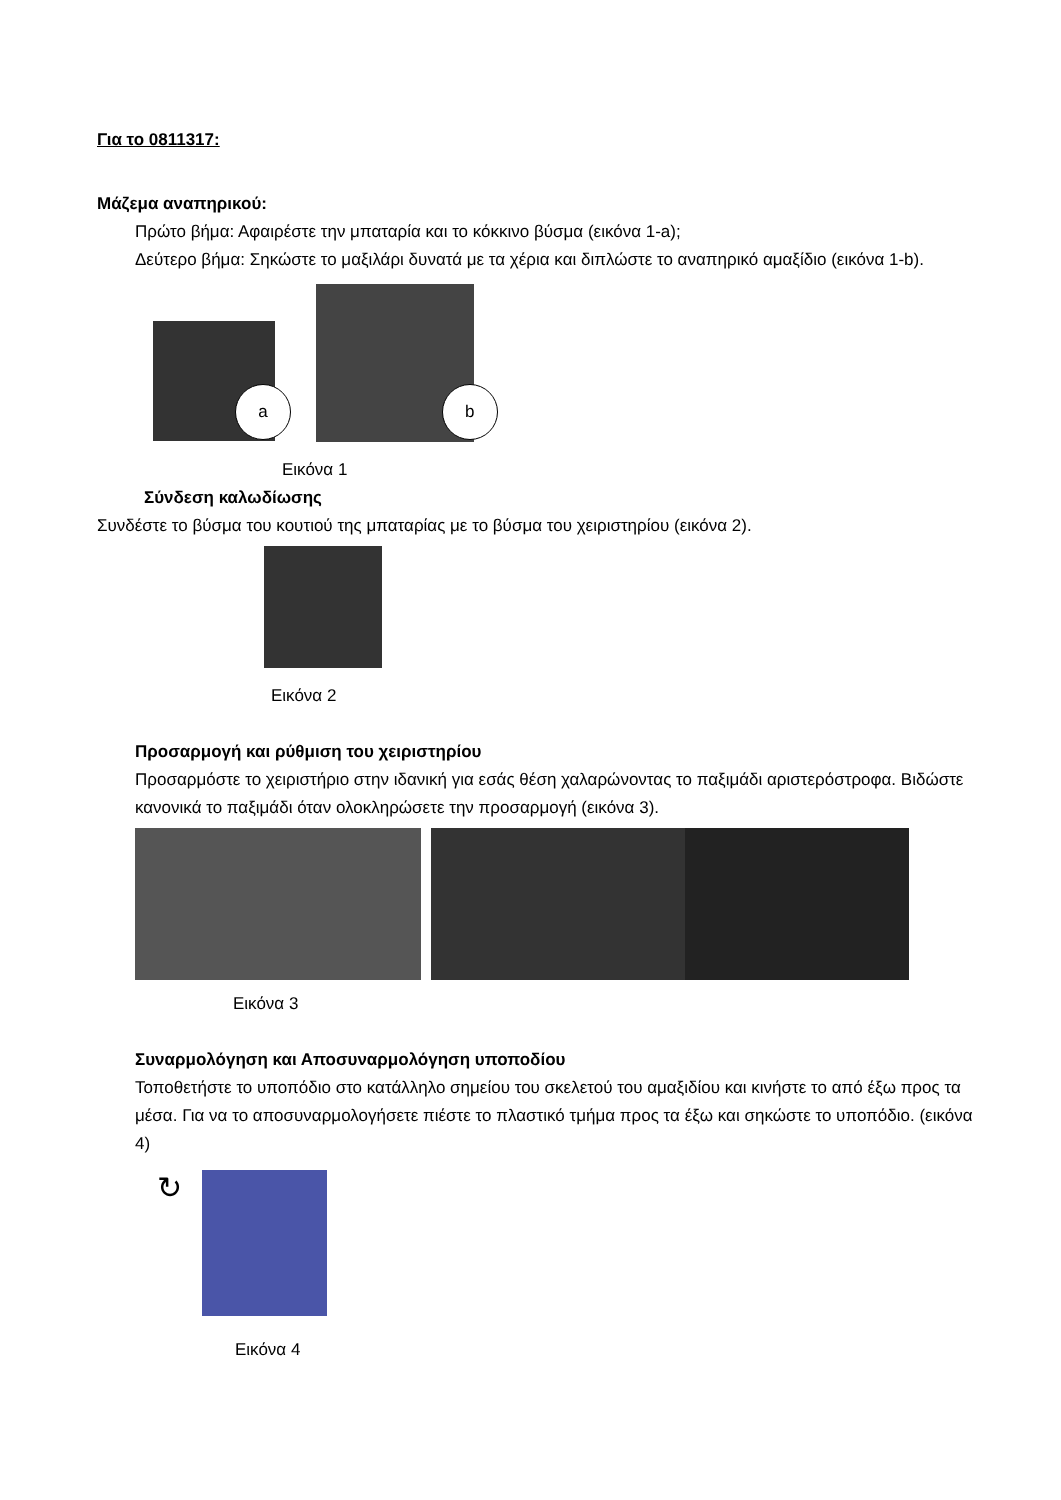Για το 0811317:
Μάζεμα αναπηρικού:
Πρώτο βήμα: Αφαιρέστε την μπαταρία και το κόκκινο βύσμα (εικόνα 1-a);
Δεύτερο βήμα: Σηκώστε το μαξιλάρι δυνατά με τα χέρια και διπλώστε το αναπηρικό αμαξίδιο (εικόνα 1-b).
a b
Εικόνα 1
Σύνδεση καλωδίωσης
Συνδέστε το βύσμα του κουτιού της μπαταρίας με το βύσμα του χειριστηρίου (εικόνα 2).
Εικόνα 2
Προσαρμογή και ρύθμιση του χειριστηρίου
Προσαρμόστε το χειριστήριο στην ιδανική για εσάς θέση χαλαρώνοντας το παξιμάδι αριστερόστροφα. Βιδώστε κανονικά το παξιμάδι όταν ολοκληρώσετε την προσαρμογή (εικόνα 3).
Εικόνα 3
Συναρμολόγηση και Αποσυναρμολόγηση υποποδίου
Τοποθετήστε το υποπόδιο στο κατάλληλο σημείου του σκελετού του αμαξιδίου και κινήστε το από έξω προς τα μέσα. Για να το αποσυναρμολογήσετε πιέστε το πλαστικό τμήμα προς τα έξω και σηκώστε το υποπόδιο. (εικόνα 4)
↻
Εικόνα 4